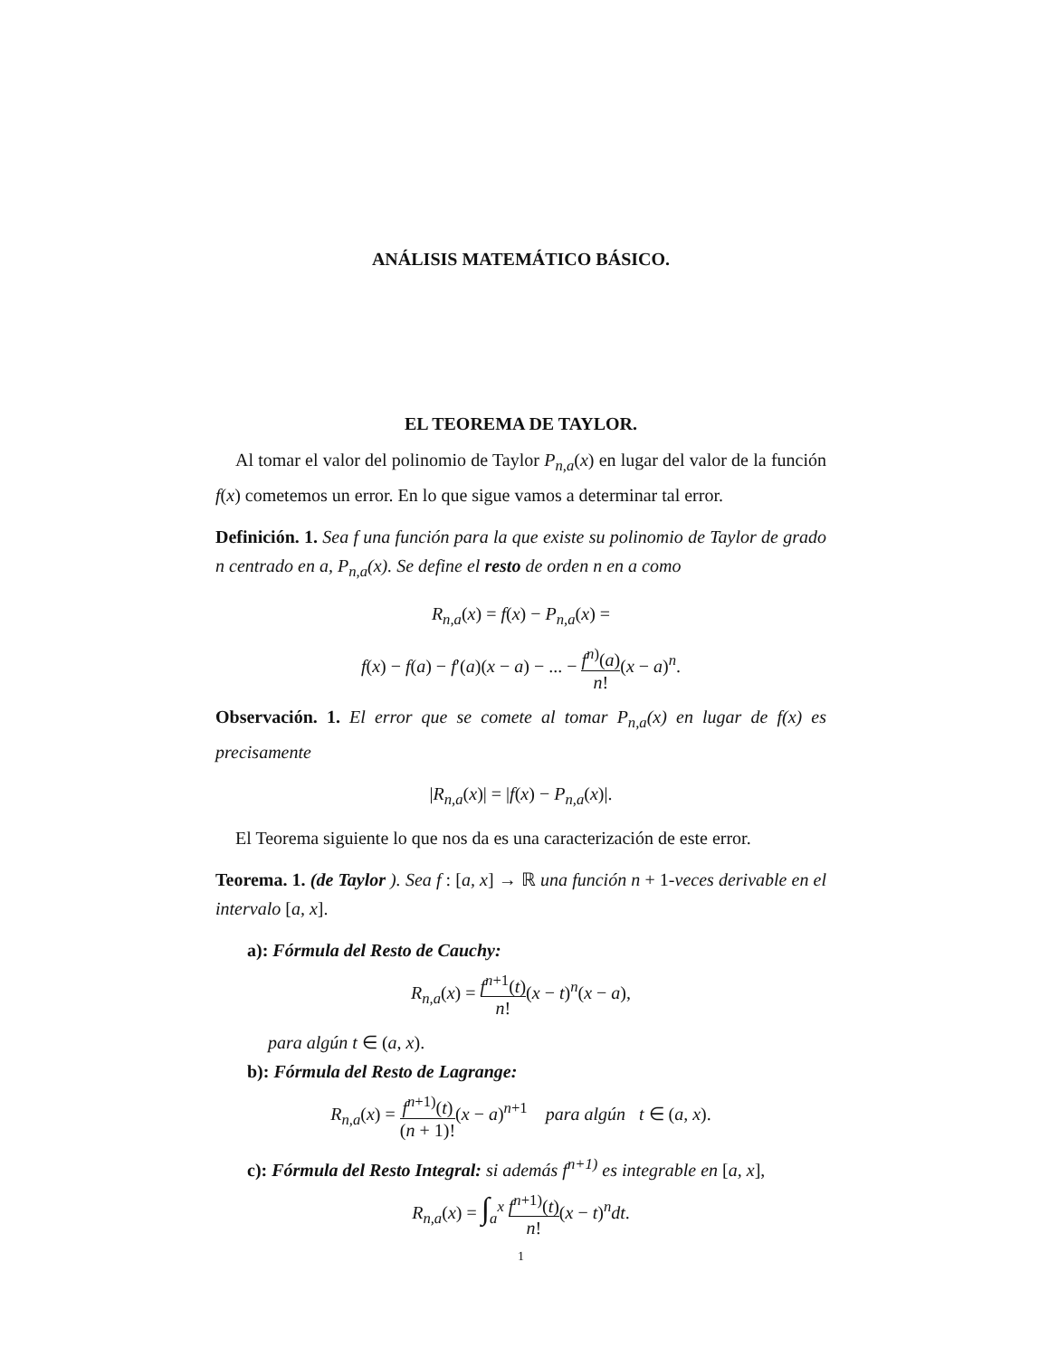ANÁLISIS MATEMÁTICO BÁSICO.
EL TEOREMA DE TAYLOR.
Al tomar el valor del polinomio de Taylor P<sub>n,a</sub>(x) en lugar del valor de la función f(x) cometemos un error. En lo que sigue vamos a determinar tal error.
Definición. 1. Sea f una función para la que existe su polinomio de Taylor de grado n centrado en a, P<sub>n,a</sub>(x). Se define el resto de orden n en a como
R<sub>n,a</sub>(x) = f(x) − P<sub>n,a</sub>(x) =
f(x) − f(a) − f′(a)(x − a) − ... − f<sup>n)</sup>(a) n!(x − a)<sup>n</sup>.
Observación. 1. El error que se comete al tomar P<sub>n,a</sub>(x) en lugar de f(x) es precisamente
|R<sub>n,a</sub>(x)| = |f(x) − P<sub>n,a</sub>(x)|.
El Teorema siguiente lo que nos da es una caracterización de este error.
Teorema. 1. (de Taylor ). Sea f : [a, x] → ℝ una función n + 1-veces derivable en el intervalo [a, x].
a): Fórmula del Resto de Cauchy:
R<sub>n,a</sub>(x) = f<sup>n+1</sup>(t) n!(x − t)<sup>n</sup>(x − a),
para algún t ∈ (a, x).
b): Fórmula del Resto de Lagrange:
R<sub>n,a</sub>(x) = f<sup>n+1)</sup>(t) (n + 1)!(x − a)<sup>n+1</sup> para algún t ∈ (a, x).
c): Fórmula del Resto Integral: si además f<sup>n+1)</sup> es integrable en [a, x],
R<sub>n,a</sub>(x) = ∫<sub>a</sub><sup>x</sup> f<sup>n+1)</sup>(t) n!(x − t)<sup>n</sup>dt.
1